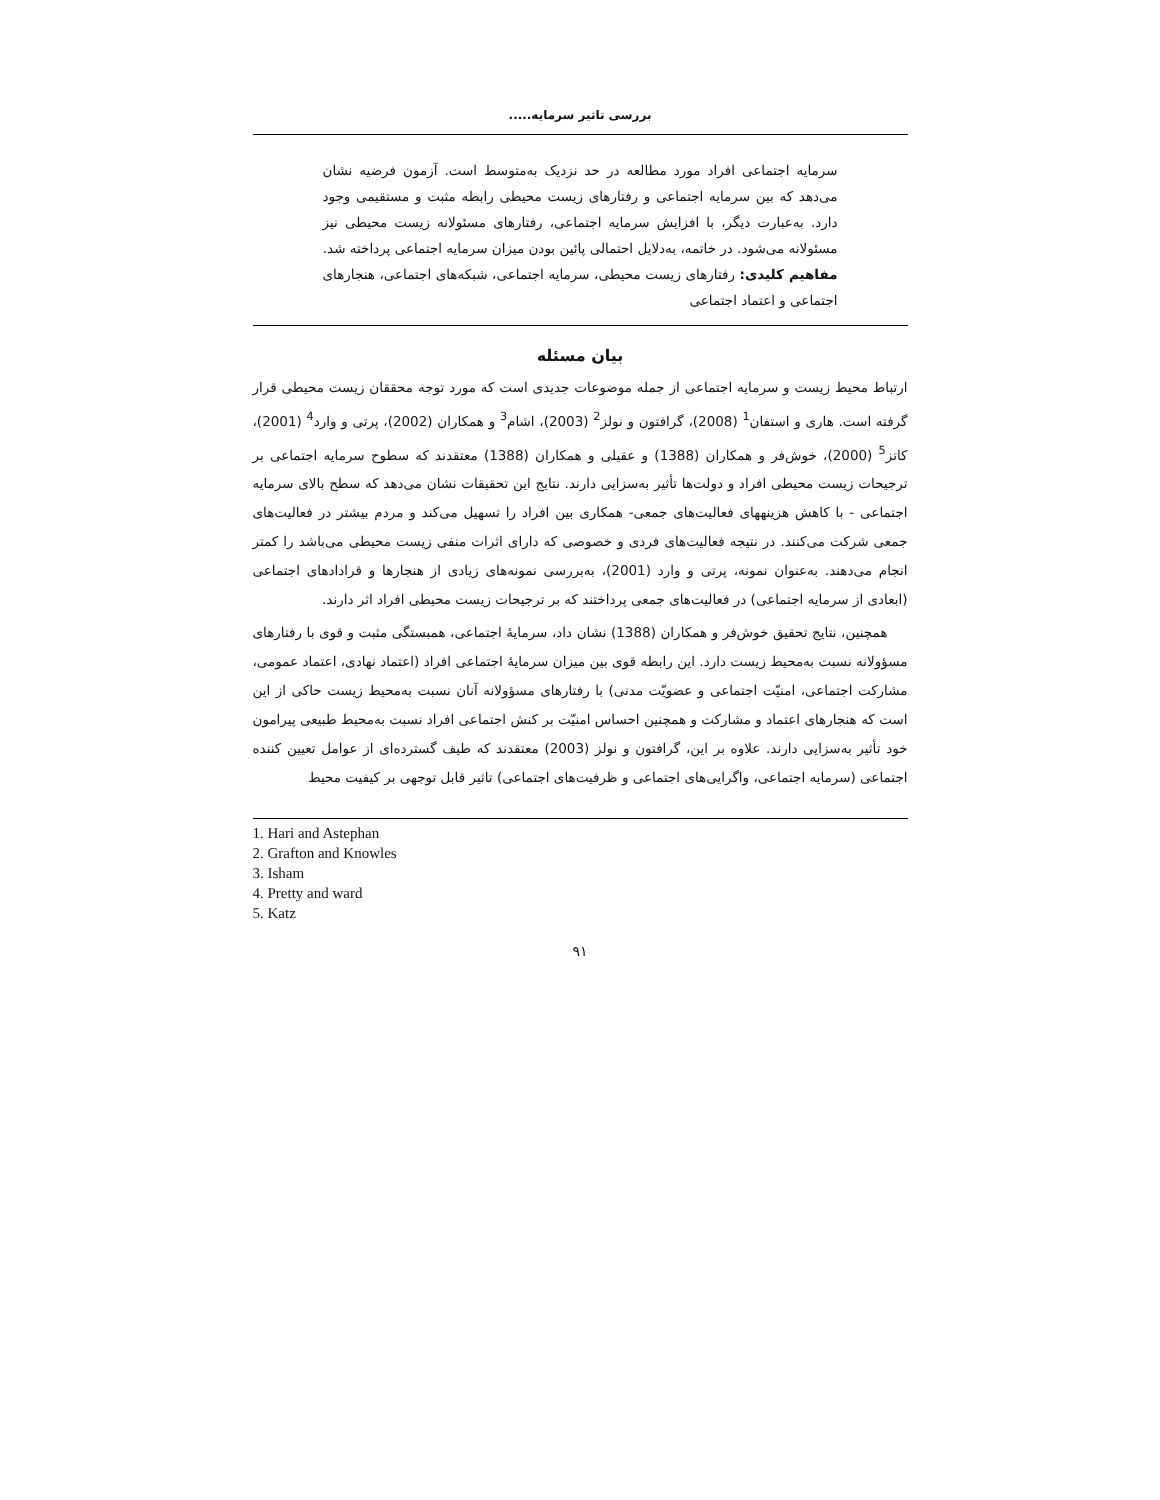بررسی تاثیر سرمایه.....
سرمایه اجتماعی افراد مورد مطالعه در حد نزدیک به‌متوسط است. آزمون فرضیه نشان می‌دهد که بین سرمایه اجتماعی و رفتارهای زیست محیطی رابطه مثبت و مستقیمی وجود دارد. به‌عبارت دیگر، با افزایش سرمایه اجتماعی، رفتارهای مسئولانه زیست محیطی نیز مسئولانه می‌شود. در خاتمه، به‌دلایل احتمالی پائین بودن میزان سرمایه اجتماعی پرداخته شد.
مفاهیم کلیدی: رفتارهای زیست محیطی، سرمایه اجتماعی، شبکه‌های اجتماعی، هنجارهای اجتماعی و اعتماد اجتماعی
بیان مسئله
ارتباط محیط زیست و سرمایه اجتماعی از جمله موضوعات جدیدی است که مورد توجه محققان زیست محیطی قرار گرفته است. هاری و استفان<sup>1</sup> (2008)، گرافتون و نولز<sup>2</sup> (2003)، اشام<sup>3</sup> و همکاران (2002)، پرتی و وارد<sup>4</sup> (2001)، کاتز<sup>5</sup> (2000)، خوش‌فر و همکاران (1388) و عقیلی و همکاران (1388) معتقدند که سطوح سرمایه اجتماعی بر ترجیحات زیست محیطی افراد و دولت‌ها تأثیر به‌سزایی دارند. نتایج این تحقیقات نشان می‌دهد که سطح بالای سرمایه اجتماعی - با کاهش هزینههای فعالیت‌های جمعی- همکاری بین افراد را تسهیل می‌کند و مردم بیشتر در فعالیت‌های جمعی شرکت می‌کنند. در نتیجه فعالیت‌های فردی و خصوصی که دارای اثرات منفی زیست محیطی می‌باشد را کمتر انجام می‌دهند. به‌عنوان نمونه، پرتی و وارد (2001)، به‌بررسی نمونه‌های زیادی از هنجارها و قرادادهای اجتماعی (ابعادی از سرمایه اجتماعی) در فعالیت‌های جمعی پرداختند که بر ترجیحات زیست محیطی افراد اثر دارند.
همچنین، نتایج تحقیق خوش‌فر و همکاران (1388) نشان داد، سرمایهٔ اجتماعی، همبستگی مثبت و قوی با رفتارهای مسؤولانه نسبت به‌محیط زیست دارد. این رابطه قوی بین میزان سرمایهٔ اجتماعی افراد (اعتماد نهادی، اعتماد عمومی، مشارکت اجتماعی، امنیّت اجتماعی و عضویّت مدنی) با رفتارهای مسؤولانه آنان نسبت به‌محیط زیست حاکی از این است که هنجارهای اعتماد و مشارکت و همچنین احساس امنیّت بر کنش اجتماعی افراد نسبت به‌محیط طبیعی پیرامون خود تأثیر به‌سزایی دارند. علاوه بر این، گرافتون و نولز (2003) معتقدند که طیف گسترده‌ای از عوامل تعیین کننده اجتماعی (سرمایه اجتماعی، واگرایی‌های اجتماعی و ظرفیت‌های اجتماعی) تاثیر قابل توجهی بر کیفیت محیط
1. Hari and Astephan
2. Grafton and Knowles
3. Isham
4. Pretty and ward
5. Katz
۹۱